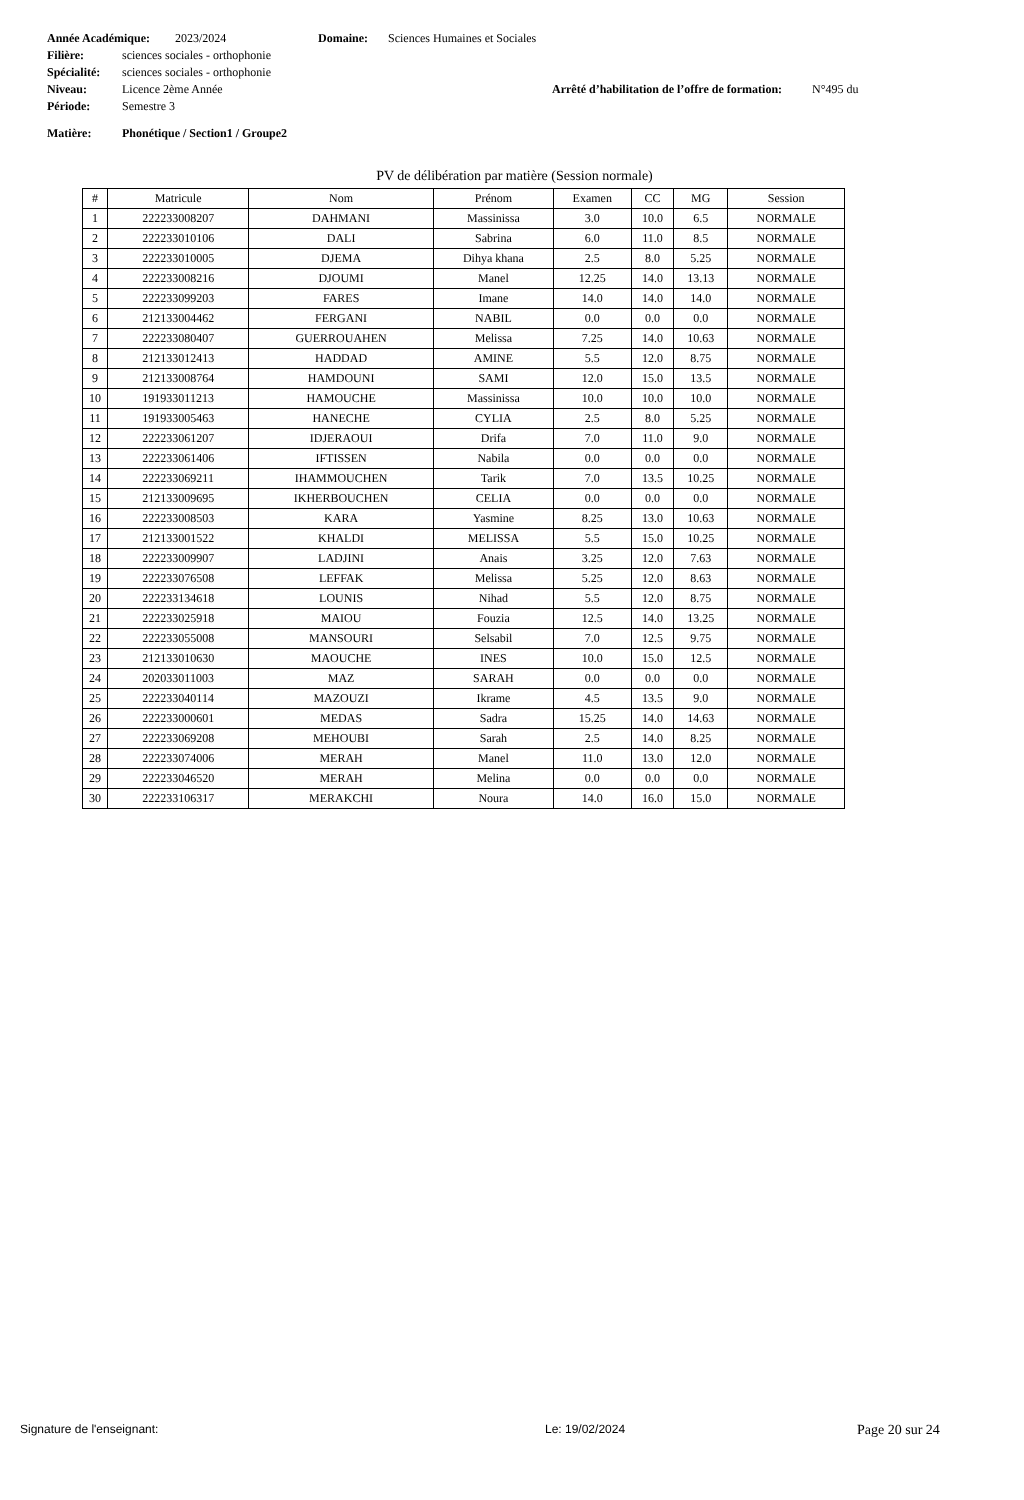Année Académique: 2023/2024 Domaine: Sciences Humaines et Sociales
Filière: sciences sociales - orthophonie
Spécialité: sciences sociales - orthophonie
Niveau: Licence 2ème Année Arrêté d’habilitation de l’offre de formation: N°495 du
Période: Semestre 3
Matière: Phonétique / Section1 / Groupe2
PV de délibération par matière (Session normale)
| # | Matricule | Nom | Prénom | Examen | CC | MG | Session |
| --- | --- | --- | --- | --- | --- | --- | --- |
| 1 | 222233008207 | DAHMANI | Massinissa | 3.0 | 10.0 | 6.5 | NORMALE |
| 2 | 222233010106 | DALI | Sabrina | 6.0 | 11.0 | 8.5 | NORMALE |
| 3 | 222233010005 | DJEMA | Dihya khana | 2.5 | 8.0 | 5.25 | NORMALE |
| 4 | 222233008216 | DJOUMI | Manel | 12.25 | 14.0 | 13.13 | NORMALE |
| 5 | 222233099203 | FARES | Imane | 14.0 | 14.0 | 14.0 | NORMALE |
| 6 | 212133004462 | FERGANI | NABIL | 0.0 | 0.0 | 0.0 | NORMALE |
| 7 | 222233080407 | GUERROUAHEN | Melissa | 7.25 | 14.0 | 10.63 | NORMALE |
| 8 | 212133012413 | HADDAD | AMINE | 5.5 | 12.0 | 8.75 | NORMALE |
| 9 | 212133008764 | HAMDOUNI | SAMI | 12.0 | 15.0 | 13.5 | NORMALE |
| 10 | 191933011213 | HAMOUCHE | Massinissa | 10.0 | 10.0 | 10.0 | NORMALE |
| 11 | 191933005463 | HANECHE | CYLIA | 2.5 | 8.0 | 5.25 | NORMALE |
| 12 | 222233061207 | IDJERAOUI | Drifa | 7.0 | 11.0 | 9.0 | NORMALE |
| 13 | 222233061406 | IFTISSEN | Nabila | 0.0 | 0.0 | 0.0 | NORMALE |
| 14 | 222233069211 | IHAMMOUCHEN | Tarik | 7.0 | 13.5 | 10.25 | NORMALE |
| 15 | 212133009695 | IKHERBOUCHEN | CELIA | 0.0 | 0.0 | 0.0 | NORMALE |
| 16 | 222233008503 | KARA | Yasmine | 8.25 | 13.0 | 10.63 | NORMALE |
| 17 | 212133001522 | KHALDI | MELISSA | 5.5 | 15.0 | 10.25 | NORMALE |
| 18 | 222233009907 | LADJINI | Anais | 3.25 | 12.0 | 7.63 | NORMALE |
| 19 | 222233076508 | LEFFAK | Melissa | 5.25 | 12.0 | 8.63 | NORMALE |
| 20 | 222233134618 | LOUNIS | Nihad | 5.5 | 12.0 | 8.75 | NORMALE |
| 21 | 222233025918 | MAIOU | Fouzia | 12.5 | 14.0 | 13.25 | NORMALE |
| 22 | 222233055008 | MANSOURI | Selsabil | 7.0 | 12.5 | 9.75 | NORMALE |
| 23 | 212133010630 | MAOUCHE | INES | 10.0 | 15.0 | 12.5 | NORMALE |
| 24 | 202033011003 | MAZ | SARAH | 0.0 | 0.0 | 0.0 | NORMALE |
| 25 | 222233040114 | MAZOUZI | Ikrame | 4.5 | 13.5 | 9.0 | NORMALE |
| 26 | 222233000601 | MEDAS | Sadra | 15.25 | 14.0 | 14.63 | NORMALE |
| 27 | 222233069208 | MEHOUBI | Sarah | 2.5 | 14.0 | 8.25 | NORMALE |
| 28 | 222233074006 | MERAH | Manel | 11.0 | 13.0 | 12.0 | NORMALE |
| 29 | 222233046520 | MERAH | Melina | 0.0 | 0.0 | 0.0 | NORMALE |
| 30 | 222233106317 | MERAKCHI | Noura | 14.0 | 16.0 | 15.0 | NORMALE |
Signature de l'enseignant: Le: 19/02/2024 Page 20 sur 24